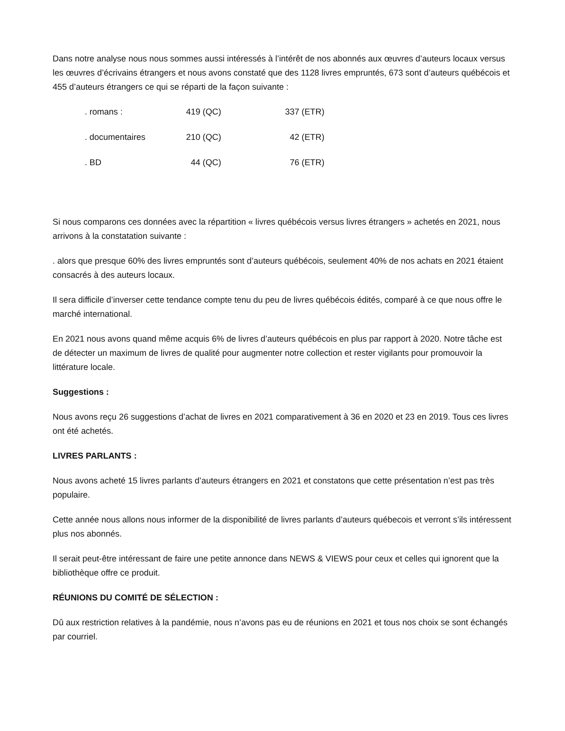Dans notre analyse nous nous sommes aussi intéressés à l’intérêt de nos abonnés aux œuvres d’auteurs locaux versus les œuvres d’écrivains étrangers et nous avons constaté que des 1128 livres empruntés, 673 sont d’auteurs québécois et 455 d’auteurs étrangers ce qui se réparti de la façon suivante :
| . romans : | 419 (QC) | 337 (ETR) |
| . documentaires | 210 (QC) | 42 (ETR) |
| . BD | 44 (QC) | 76 (ETR) |
Si nous comparons ces données avec la répartition « livres québécois versus livres étrangers » achetés en 2021, nous arrivons à la constatation suivante :
. alors que presque 60% des livres empruntés sont d’auteurs québécois, seulement 40% de nos achats en 2021 étaient consacrés à des auteurs locaux.
Il sera difficile d’inverser cette tendance compte tenu du peu de livres québécois édités, comparé à ce que nous offre le marché international.
En 2021 nous avons quand même acquis 6% de livres d’auteurs québécois en plus par rapport à 2020. Notre tâche est de détecter un maximum de livres de qualité pour augmenter notre collection et rester vigilants pour promouvoir la littérature locale.
Suggestions :
Nous avons reçu 26 suggestions d’achat de livres en 2021 comparativement à 36 en 2020 et 23 en 2019. Tous ces livres ont été achetés.
LIVRES PARLANTS :
Nous avons acheté 15 livres parlants d’auteurs étrangers en 2021 et constatons que cette présentation n’est pas très populaire.
Cette année nous allons nous informer de la disponibilité de livres parlants d’auteurs québecois et verront s’ils intéressent plus nos abonnés.
Il serait peut-être intéressant de faire une petite annonce dans NEWS & VIEWS pour ceux et celles qui ignorent que la bibliothèque offre ce produit.
RÉUNIONS DU COMITÉ DE SÉLECTION :
Dû aux restriction relatives à la pandémie, nous n’avons pas eu de réunions en 2021 et tous nos choix se sont échangés par courriel.